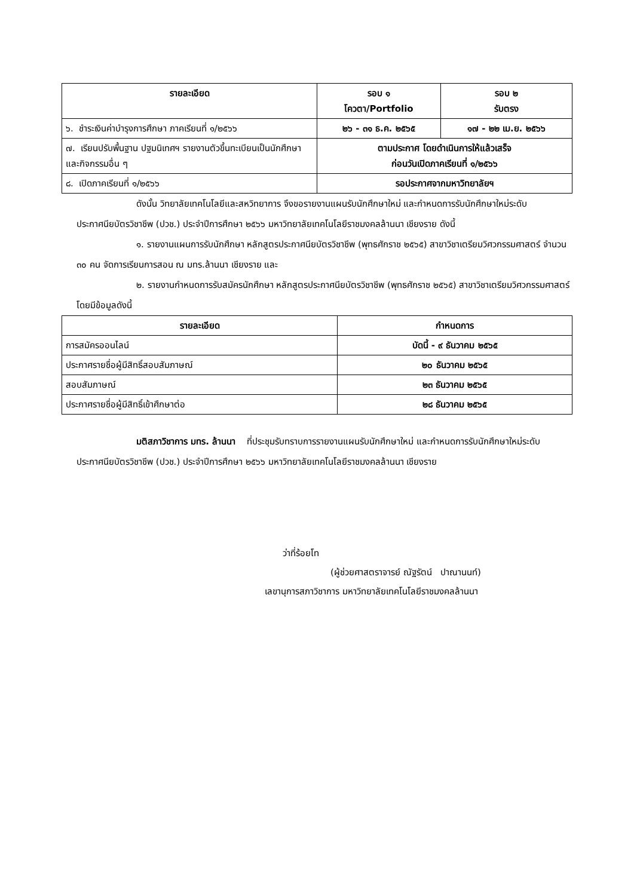| รายละเอียด | รอบ ๑ โควตา/Portfolio | รอบ ๒ รับตรง |
| --- | --- | --- |
| ๖. ชำระเงินค่าบำรุงการศึกษา ภาคเรียนที่ ๑/๒๕๖๖ | ๒๖ - ๓๑ ธ.ค. ๒๕๖๕ | ๑๗ - ๒๒ เม.ย. ๒๕๖๖ |
| ๗. เรียนปรับพื้นฐาน ปฐมนิเทศฯ รายงานตัวขึ้นทะเบียนเป็นนักศึกษา และกิจกรรมอื่น ๆ | ตามประกาศ โดยดำเนินการให้แล้วเสร็จ ก่อนวันเปิดภาคเรียนที่ ๑/๒๕๖๖ | |
| ๘. เปิดภาคเรียนที่ ๑/๒๕๖๖ | รอประกาศจากมหาวิทยาลัยฯ | |
ดังนั้น วิทยาลัยเทคโนโลยีและสหวิทยาการ จึงขอรายงานแผนรับนักศึกษาใหม่ และกำหนดการรับนักศึกษาใหม่ระดับประกาศนียบัตรวิชาชีพ (ปวช.) ประจำปีการศึกษา ๒๕๖๖ มหาวิทยาลัยเทคโนโลยีราชมงคลล้านนา เชียงราย ดังนี้
๑. รายงานแผนการรับนักศึกษา หลักสูตรประกาศนียบัตรวิชาชีพ (พุทธศักราช ๒๕๖๕) สาขาวิชาเตรียมวิศวกรรมศาสตร์ จำนวน ๓๐ คน จัดการเรียนการสอน ณ มทร.ล้านนา เชียงราย และ
๒. รายงานกำหนดการรับสมัครนักศึกษา หลักสูตรประกาศนียบัตรวิชาชีพ (พุทธศักราช ๒๕๖๕) สาขาวิชาเตรียมวิศวกรรมศาสตร์ โดยมีข้อมูลดังนี้
| รายละเอียด | กำหนดการ |
| --- | --- |
| การสมัครออนไลน์ | บัดนี้ - ๙ ธันวาคม ๒๕๖๕ |
| ประกาศรายชื่อผู้มีสิทธิ์สอบสัมภาษณ์ | ๒๐ ธันวาคม ๒๕๖๕ |
| สอบสัมภาษณ์ | ๒๓ ธันวาคม ๒๕๖๕ |
| ประกาศรายชื่อผู้มีสิทธิ์เข้าศึกษาต่อ | ๒๘ ธันวาคม ๒๕๖๕ |
มติสภาวิชาการ มทร. ล้านนา ที่ประชุมรับทราบการรายงานแผนรับนักศึกษาใหม่ และกำหนดการรับนักศึกษาใหม่ระดับประกาศนียบัตรวิชาชีพ (ปวช.) ประจำปีการศึกษา ๒๕๖๖ มหาวิทยาลัยเทคโนโลยีราชมงคลล้านนา เชียงราย
ว่าที่ร้อยโท
(ผู้ช่วยศาสตราจารย์ ณัฐรัตน์ ปาณานนท์)
เลขานุการสภาวิชาการ มหาวิทยาลัยเทคโนโลยีราชมงคลล้านนา